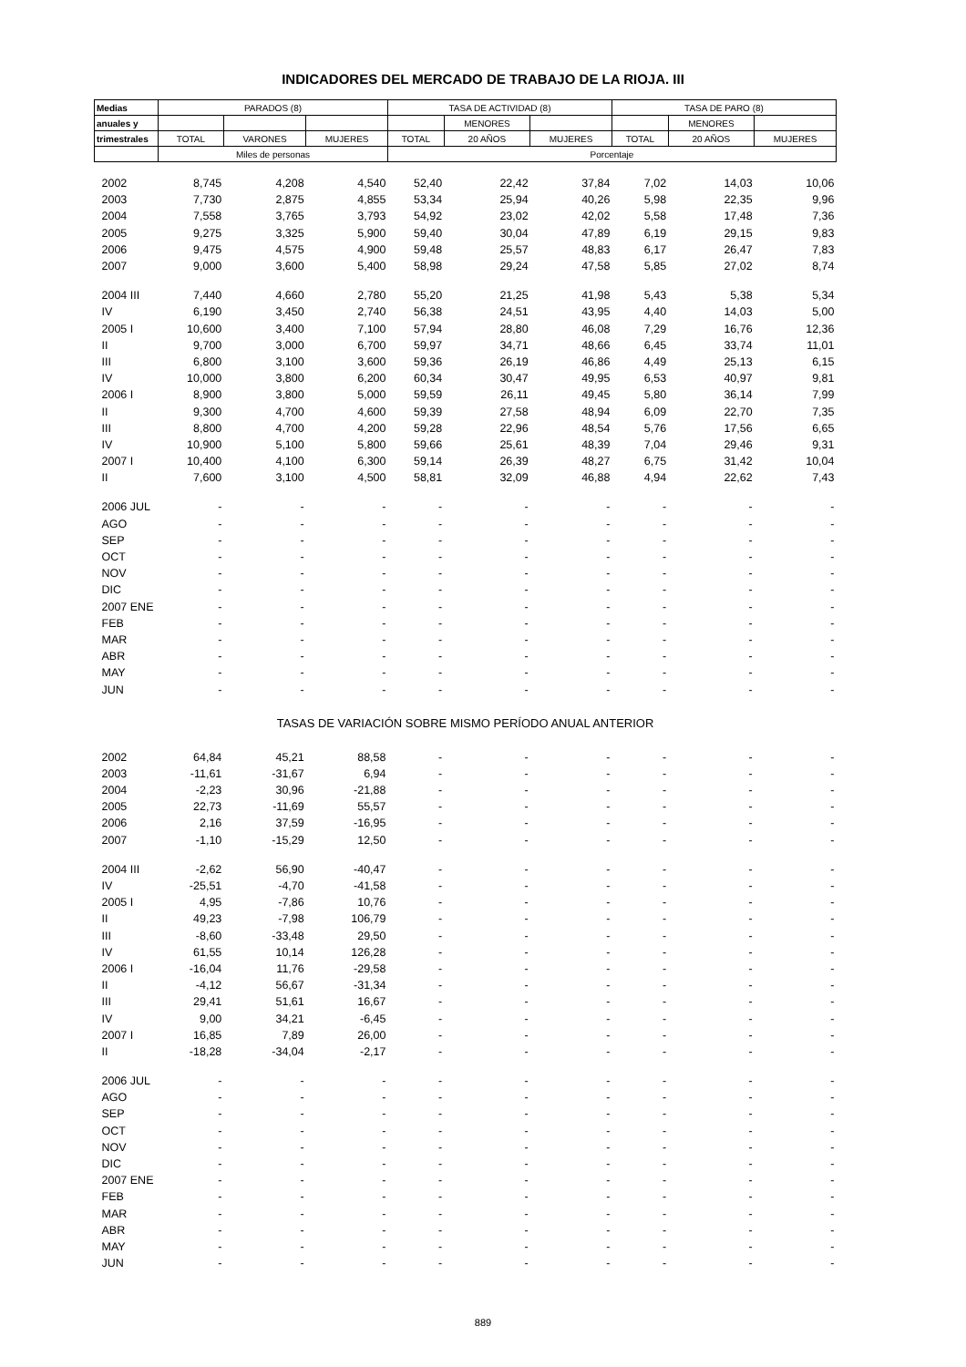INDICADORES DEL MERCADO DE TRABAJO DE LA RIOJA. III
| Medias | PARADOS (8) | | | TASA DE ACTIVIDAD (8) | | | TASA DE PARO (8) | | |
| --- | --- | --- | --- | --- | --- | --- | --- | --- | --- |
| anuales y | | | | | MENORES | | | MENORES | |
| trimestrales | TOTAL | VARONES | MUJERES | TOTAL | 20 AÑOS | MUJERES | TOTAL | 20 AÑOS | MUJERES |
| | Miles de personas | | | Porcentaje | | | | | |
| 2002 | 8,745 | 4,208 | 4,540 | 52,40 | 22,42 | 37,84 | 7,02 | 14,03 | 10,06 |
| 2003 | 7,730 | 2,875 | 4,855 | 53,34 | 25,94 | 40,26 | 5,98 | 22,35 | 9,96 |
| 2004 | 7,558 | 3,765 | 3,793 | 54,92 | 23,02 | 42,02 | 5,58 | 17,48 | 7,36 |
| 2005 | 9,275 | 3,325 | 5,900 | 59,40 | 30,04 | 47,89 | 6,19 | 29,15 | 9,83 |
| 2006 | 9,475 | 4,575 | 4,900 | 59,48 | 25,57 | 48,83 | 6,17 | 26,47 | 7,83 |
| 2007 | 9,000 | 3,600 | 5,400 | 58,98 | 29,24 | 47,58 | 5,85 | 27,02 | 8,74 |
| 2004 III | 7,440 | 4,660 | 2,780 | 55,20 | 21,25 | 41,98 | 5,43 | 5,38 | 5,34 |
| IV | 6,190 | 3,450 | 2,740 | 56,38 | 24,51 | 43,95 | 4,40 | 14,03 | 5,00 |
| 2005 I | 10,600 | 3,400 | 7,100 | 57,94 | 28,80 | 46,08 | 7,29 | 16,76 | 12,36 |
| II | 9,700 | 3,000 | 6,700 | 59,97 | 34,71 | 48,66 | 6,45 | 33,74 | 11,01 |
| III | 6,800 | 3,100 | 3,600 | 59,36 | 26,19 | 46,86 | 4,49 | 25,13 | 6,15 |
| IV | 10,000 | 3,800 | 6,200 | 60,34 | 30,47 | 49,95 | 6,53 | 40,97 | 9,81 |
| 2006 I | 8,900 | 3,800 | 5,000 | 59,59 | 26,11 | 49,45 | 5,80 | 36,14 | 7,99 |
| II | 9,300 | 4,700 | 4,600 | 59,39 | 27,58 | 48,94 | 6,09 | 22,70 | 7,35 |
| III | 8,800 | 4,700 | 4,200 | 59,28 | 22,96 | 48,54 | 5,76 | 17,56 | 6,65 |
| IV | 10,900 | 5,100 | 5,800 | 59,66 | 25,61 | 48,39 | 7,04 | 29,46 | 9,31 |
| 2007 I | 10,400 | 4,100 | 6,300 | 59,14 | 26,39 | 48,27 | 6,75 | 31,42 | 10,04 |
| II | 7,600 | 3,100 | 4,500 | 58,81 | 32,09 | 46,88 | 4,94 | 22,62 | 7,43 |
| 2006 JUL | - | - | - | - | - | - | - | - | - |
| AGO | - | - | - | - | - | - | - | - | - |
| SEP | - | - | - | - | - | - | - | - | - |
| OCT | - | - | - | - | - | - | - | - | - |
| NOV | - | - | - | - | - | - | - | - | - |
| DIC | - | - | - | - | - | - | - | - | - |
| 2007 ENE | - | - | - | - | - | - | - | - | - |
| FEB | - | - | - | - | - | - | - | - | - |
| MAR | - | - | - | - | - | - | - | - | - |
| ABR | - | - | - | - | - | - | - | - | - |
| MAY | - | - | - | - | - | - | - | - | - |
| JUN | - | - | - | - | - | - | - | - | - |
| TASAS DE VARIACIÓN SOBRE MISMO PERÍODO ANUAL ANTERIOR | | | | | | | | | |
| 2002 | 64,84 | 45,21 | 88,58 | - | - | - | - | - | - |
| 2003 | -11,61 | -31,67 | 6,94 | - | - | - | - | - | - |
| 2004 | -2,23 | 30,96 | -21,88 | - | - | - | - | - | - |
| 2005 | 22,73 | -11,69 | 55,57 | - | - | - | - | - | - |
| 2006 | 2,16 | 37,59 | -16,95 | - | - | - | - | - | - |
| 2007 | -1,10 | -15,29 | 12,50 | - | - | - | - | - | - |
| 2004 III | -2,62 | 56,90 | -40,47 | - | - | - | - | - | - |
| IV | -25,51 | -4,70 | -41,58 | - | - | - | - | - | - |
| 2005 I | 4,95 | -7,86 | 10,76 | - | - | - | - | - | - |
| II | 49,23 | -7,98 | 106,79 | - | - | - | - | - | - |
| III | -8,60 | -33,48 | 29,50 | - | - | - | - | - | - |
| IV | 61,55 | 10,14 | 126,28 | - | - | - | - | - | - |
| 2006 I | -16,04 | 11,76 | -29,58 | - | - | - | - | - | - |
| II | -4,12 | 56,67 | -31,34 | - | - | - | - | - | - |
| III | 29,41 | 51,61 | 16,67 | - | - | - | - | - | - |
| IV | 9,00 | 34,21 | -6,45 | - | - | - | - | - | - |
| 2007 I | 16,85 | 7,89 | 26,00 | - | - | - | - | - | - |
| II | -18,28 | -34,04 | -2,17 | - | - | - | - | - | - |
| 2006 JUL | - | - | - | - | - | - | - | - | - |
| AGO | - | - | - | - | - | - | - | - | - |
| SEP | - | - | - | - | - | - | - | - | - |
| OCT | - | - | - | - | - | - | - | - | - |
| NOV | - | - | - | - | - | - | - | - | - |
| DIC | - | - | - | - | - | - | - | - | - |
| 2007 ENE | - | - | - | - | - | - | - | - | - |
| FEB | - | - | - | - | - | - | - | - | - |
| MAR | - | - | - | - | - | - | - | - | - |
| ABR | - | - | - | - | - | - | - | - | - |
| MAY | - | - | - | - | - | - | - | - | - |
| JUN | - | - | - | - | - | - | - | - | - |
889